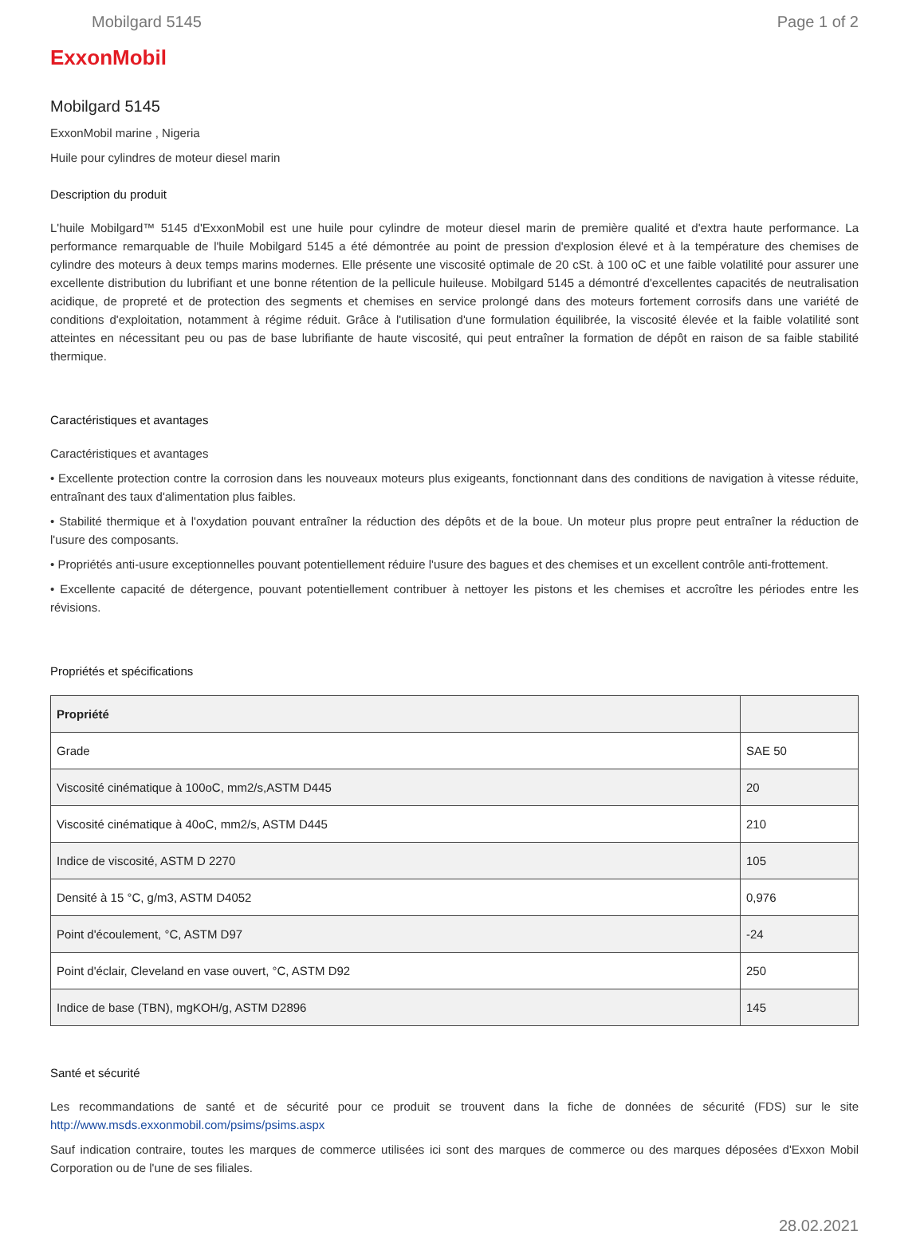Mobilgard 5145 Page 1 of 2
ExxonMobil
Mobilgard 5145
ExxonMobil marine , Nigeria
Huile pour cylindres de moteur diesel marin
Description du produit
L'huile Mobilgard™ 5145 d'ExxonMobil est une huile pour cylindre de moteur diesel marin de première qualité et d'extra haute performance. La performance remarquable de l'huile Mobilgard 5145 a été démontrée au point de pression d'explosion élevé et à la température des chemises de cylindre des moteurs à deux temps marins modernes. Elle présente une viscosité optimale de 20 cSt. à 100 oC et une faible volatilité pour assurer une excellente distribution du lubrifiant et une bonne rétention de la pellicule huileuse. Mobilgard 5145 a démontré d'excellentes capacités de neutralisation acidique, de propreté et de protection des segments et chemises en service prolongé dans des moteurs fortement corrosifs dans une variété de conditions d'exploitation, notamment à régime réduit. Grâce à l'utilisation d'une formulation équilibrée, la viscosité élevée et la faible volatilité sont atteintes en nécessitant peu ou pas de base lubrifiante de haute viscosité, qui peut entraîner la formation de dépôt en raison de sa faible stabilité thermique.
Caractéristiques et avantages
Caractéristiques et avantages
• Excellente protection contre la corrosion dans les nouveaux moteurs plus exigeants, fonctionnant dans des conditions de navigation à vitesse réduite, entraînant des taux d'alimentation plus faibles.
• Stabilité thermique et à l'oxydation pouvant entraîner la réduction des dépôts et de la boue. Un moteur plus propre peut entraîner la réduction de l'usure des composants.
• Propriétés anti-usure exceptionnelles pouvant potentiellement réduire l'usure des bagues et des chemises et un excellent contrôle anti-frottement.
• Excellente capacité de détergence, pouvant potentiellement contribuer à nettoyer les pistons et les chemises et accroître les périodes entre les révisions.
Propriétés et spécifications
| Propriété | |
| --- | --- |
| Grade | SAE 50 |
| Viscosité cinématique à 100oC, mm2/s,ASTM D445 | 20 |
| Viscosité cinématique à 40oC, mm2/s, ASTM D445 | 210 |
| Indice de viscosité, ASTM D 2270 | 105 |
| Densité à 15 °C, g/m3, ASTM D4052 | 0,976 |
| Point d'écoulement, °C, ASTM D97 | -24 |
| Point d'éclair, Cleveland en vase ouvert, °C, ASTM D92 | 250 |
| Indice de base (TBN), mgKOH/g, ASTM D2896 | 145 |
Santé et sécurité
Les recommandations de santé et de sécurité pour ce produit se trouvent dans la fiche de données de sécurité (FDS) sur le site http://www.msds.exxonmobil.com/psims/psims.aspx
Sauf indication contraire, toutes les marques de commerce utilisées ici sont des marques de commerce ou des marques déposées d'Exxon Mobil Corporation ou de l'une de ses filiales.
28.02.2021